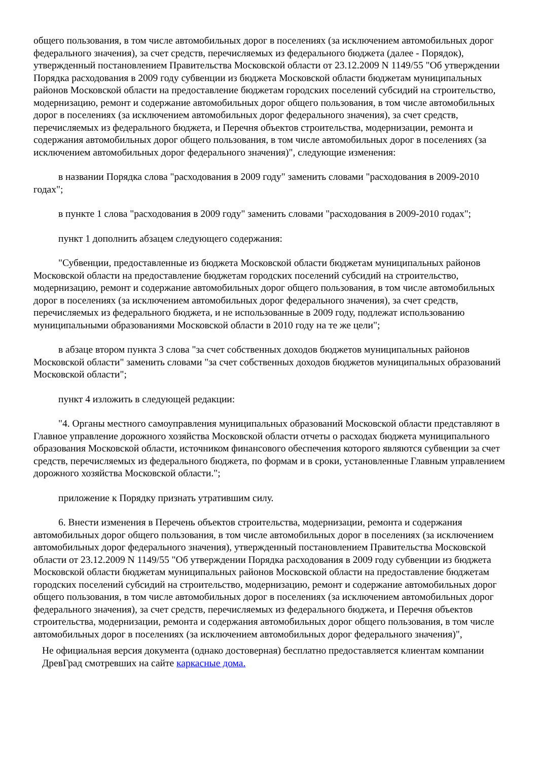общего пользования, в том числе автомобильных дорог в поселениях (за исключением автомобильных дорог федерального значения), за счет средств, перечисляемых из федерального бюджета (далее - Порядок), утвержденный постановлением Правительства Московской области от 23.12.2009 N 1149/55 "Об утверждении Порядка расходования в 2009 году субвенции из бюджета Московской области бюджетам муниципальных районов Московской области на предоставление бюджетам городских поселений субсидий на строительство, модернизацию, ремонт и содержание автомобильных дорог общего пользования, в том числе автомобильных дорог в поселениях (за исключением автомобильных дорог федерального значения), за счет средств, перечисляемых из федерального бюджета, и Перечня объектов строительства, модернизации, ремонта и содержания автомобильных дорог общего пользования, в том числе автомобильных дорог в поселениях (за исключением автомобильных дорог федерального значения)", следующие изменения:
в названии Порядка слова "расходования в 2009 году" заменить словами "расходования в 2009-2010 годах";
в пункте 1 слова "расходования в 2009 году" заменить словами "расходования в 2009-2010 годах";
пункт 1 дополнить абзацем следующего содержания:
"Субвенции, предоставленные из бюджета Московской области бюджетам муниципальных районов Московской области на предоставление бюджетам городских поселений субсидий на строительство, модернизацию, ремонт и содержание автомобильных дорог общего пользования, в том числе автомобильных дорог в поселениях (за исключением автомобильных дорог федерального значения), за счет средств, перечисляемых из федерального бюджета, и не использованные в 2009 году, подлежат использованию муниципальными образованиями Московской области в 2010 году на те же цели";
в абзаце втором пункта 3 слова "за счет собственных доходов бюджетов муниципальных районов Московской области" заменить словами "за счет собственных доходов бюджетов муниципальных образований Московской области";
пункт 4 изложить в следующей редакции:
"4. Органы местного самоуправления муниципальных образований Московской области представляют в Главное управление дорожного хозяйства Московской области отчеты о расходах бюджета муниципального образования Московской области, источником финансового обеспечения которого являются субвенции за счет средств, перечисляемых из федерального бюджета, по формам и в сроки, установленные Главным управлением дорожного хозяйства Московской области.";
приложение к Порядку признать утратившим силу.
6. Внести изменения в Перечень объектов строительства, модернизации, ремонта и содержания автомобильных дорог общего пользования, в том числе автомобильных дорог в поселениях (за исключением автомобильных дорог федерального значения), утвержденный постановлением Правительства Московской области от 23.12.2009 N 1149/55 "Об утверждении Порядка расходования в 2009 году субвенции из бюджета Московской области бюджетам муниципальных районов Московской области на предоставление бюджетам городских поселений субсидий на строительство, модернизацию, ремонт и содержание автомобильных дорог общего пользования, в том числе автомобильных дорог в поселениях (за исключением автомобильных дорог федерального значения), за счет средств, перечисляемых из федерального бюджета, и Перечня объектов строительства, модернизации, ремонта и содержания автомобильных дорог общего пользования, в том числе автомобильных дорог в поселениях (за исключением автомобильных дорог федерального значения)",
Не официальная версия документа (однако достоверная) бесплатно предоставляется клиентам компании ДревГрад смотревших на сайте каркасные дома.